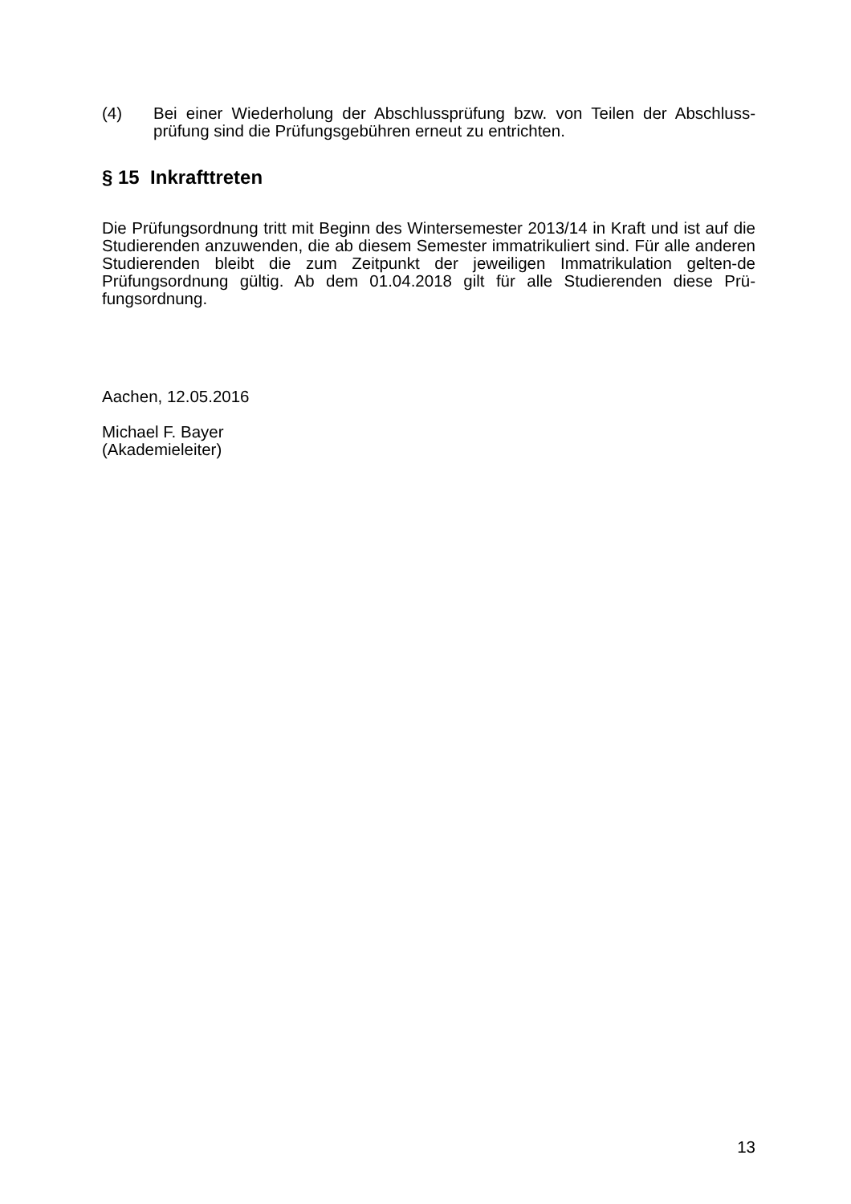(4) Bei einer Wiederholung der Abschlussprüfung bzw. von Teilen der Abschluss-prüfung sind die Prüfungsgebühren erneut zu entrichten.
§ 15 Inkrafttreten
Die Prüfungsordnung tritt mit Beginn des Wintersemester 2013/14 in Kraft und ist auf die Studierenden anzuwenden, die ab diesem Semester immatrikuliert sind. Für alle anderen Studierenden bleibt die zum Zeitpunkt der jeweiligen Immatrikulation gelten-de Prüfungsordnung gültig. Ab dem 01.04.2018 gilt für alle Studierenden diese Prü-fungsordnung.
Aachen, 12.05.2016
Michael F. Bayer
(Akademieleiter)
13